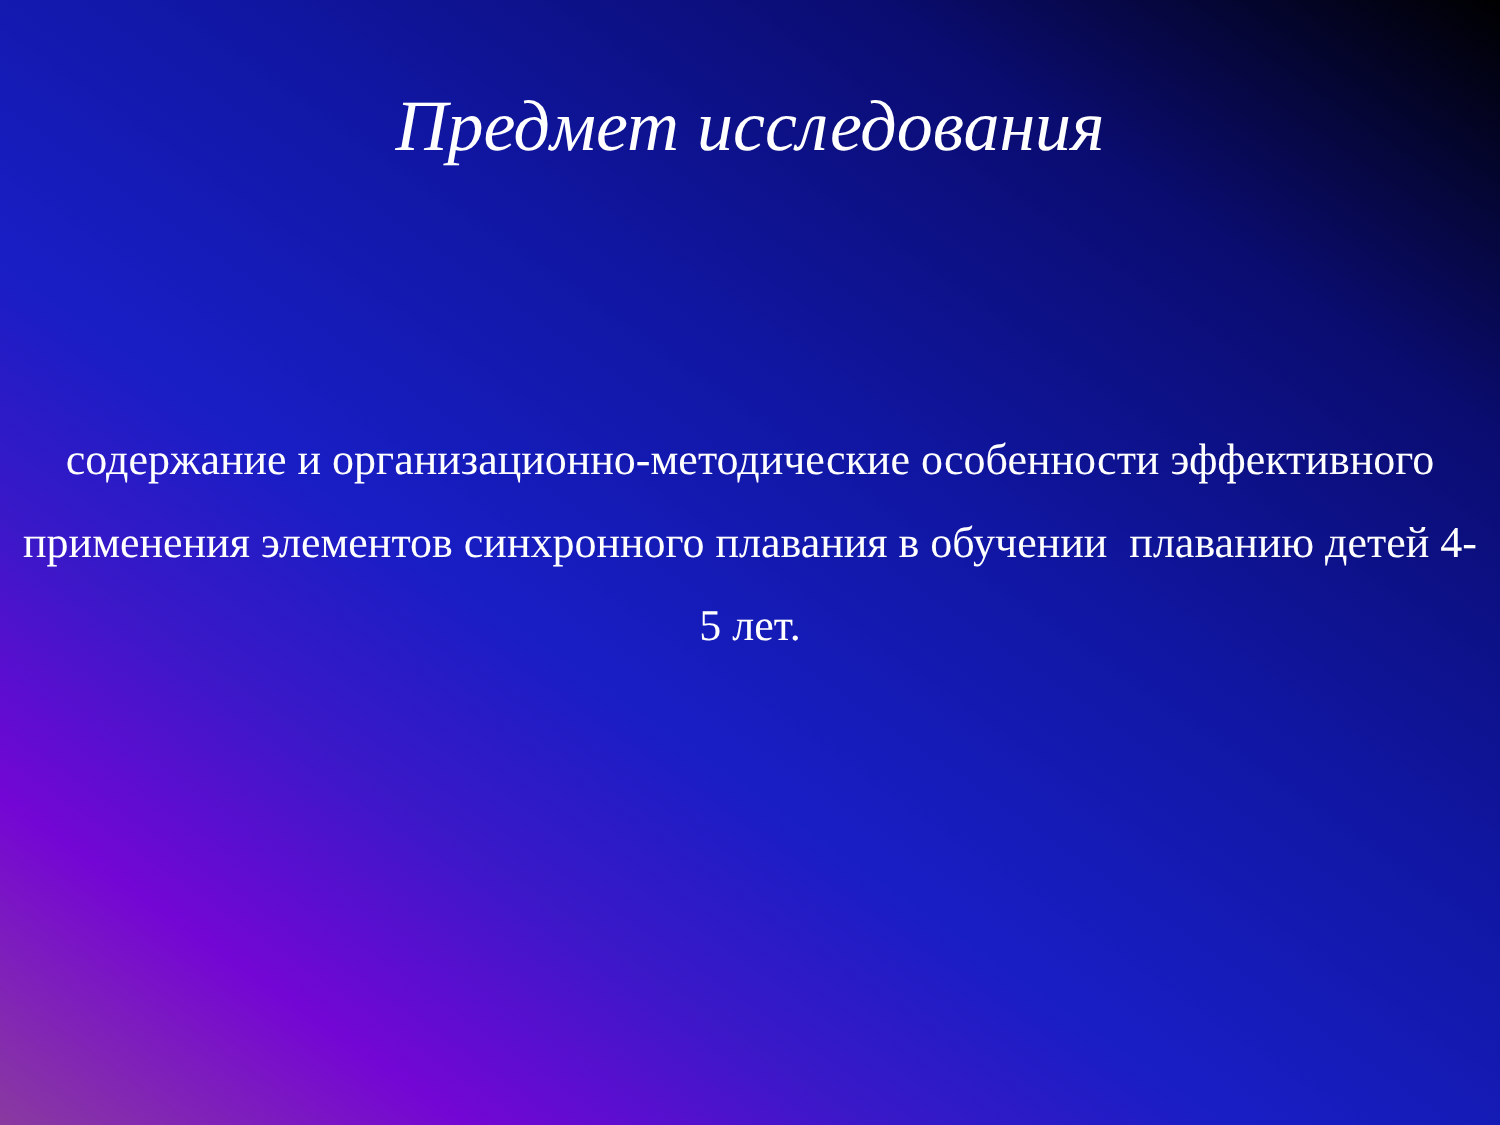Предмет исследования
содержание и организационно-методические особенности эффективного применения элементов синхронного плавания в обучении плаванию детей 4-5 лет.